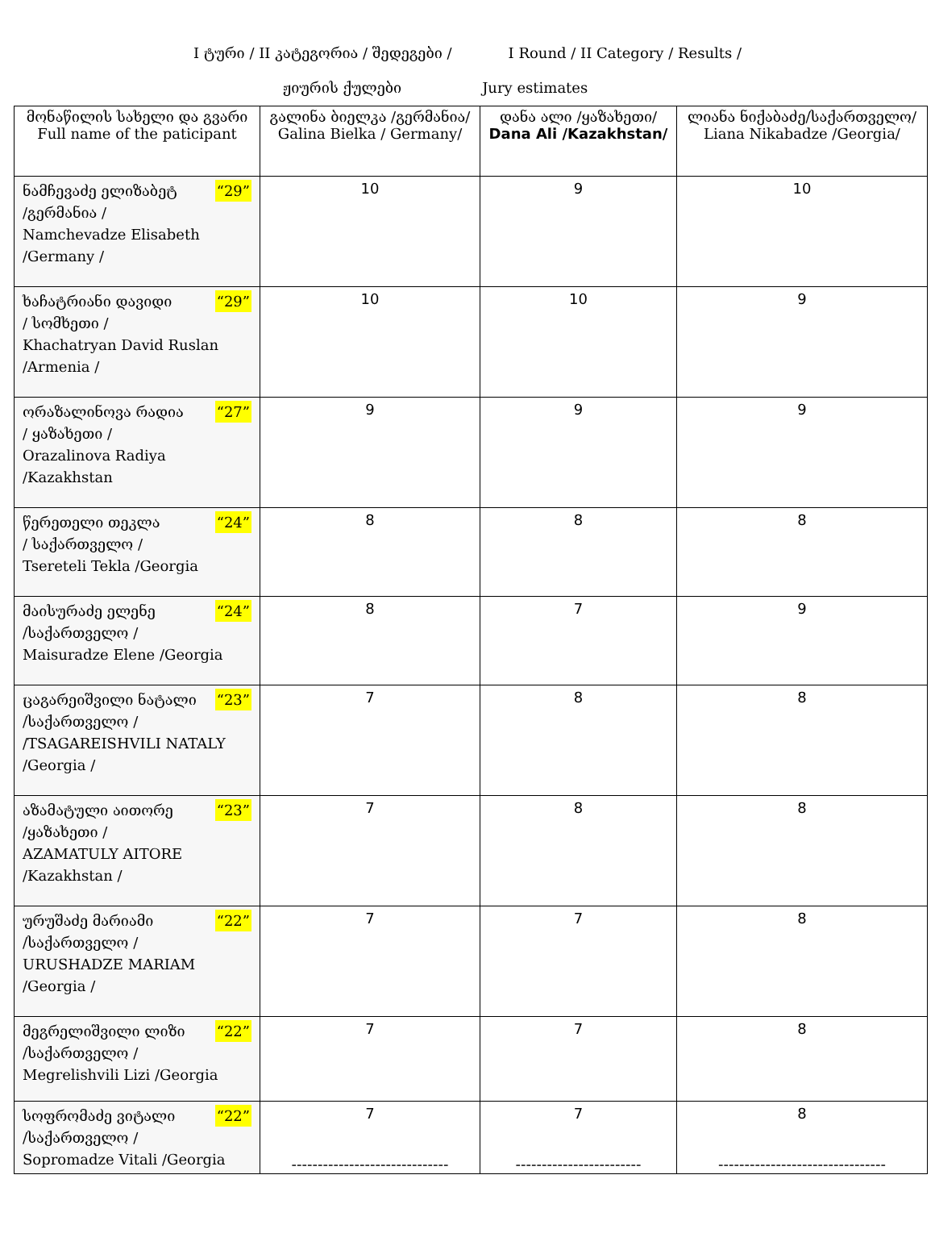I ტური / II კატეგორია / შედეგები / I Round / II Category / Results /
ჟიურის ქულები Jury estimates
| მონაწილის სახელი და გვარი Full name of the paticipant | გალინა ბიელკა /გერმანია/ Galina Bielka / Germany/ | დანა ალი /ყაზახეთი/ Dana Ali /Kazakhstan/ | ლიანა ნიქაბაძე/საქართველო/ Liana Nikabadze /Georgia/ |
| --- | --- | --- | --- |
| ნამჩევაძე ელიზაბეტ “29” /გერმანია / Namchevadze Elisabeth /Germany / | 10 | 9 | 10 |
| ხაჩატრიანი დავიდი “29” / სომხეთი / Khachatryan David Ruslan /Armenia / | 10 | 10 | 9 |
| ორაზალინოვა რადია “27” / ყაზახეთი / Orazalinova Radiya /Kazakhstan | 9 | 9 | 9 |
| წერეთელი თეკლა “24” / საქართველო / Tsereteli Tekla /Georgia | 8 | 8 | 8 |
| მაისურაძე ელენე “24” /საქართველო / Maisuradze Elene /Georgia | 8 | 7 | 9 |
| ცაგარეიშვილი ნატალი “23” /საქართველო / /TSAGAREISHVILI NATALY /Georgia / | 7 | 8 | 8 |
| აზამატული აითორე “23” /ყაზახეთი / AZAMATULY AITORE /Kazakhstan / | 7 | 8 | 8 |
| ურუშაძე მარიამი “22” /საქართველო / URUSHADZE MARIAM /Georgia / | 7 | 7 | 8 |
| მეგრელიშვილი ლიზი “22” /საქართველო / Megrelishvili Lizi /Georgia | 7 | 7 | 8 |
| სოფრომაძე ვიტალი “22” /საქართველო / Sopromadze Vitali /Georgia | 7 ------------------------------ | 7 ------------------------ | 8 -------------------------------- |